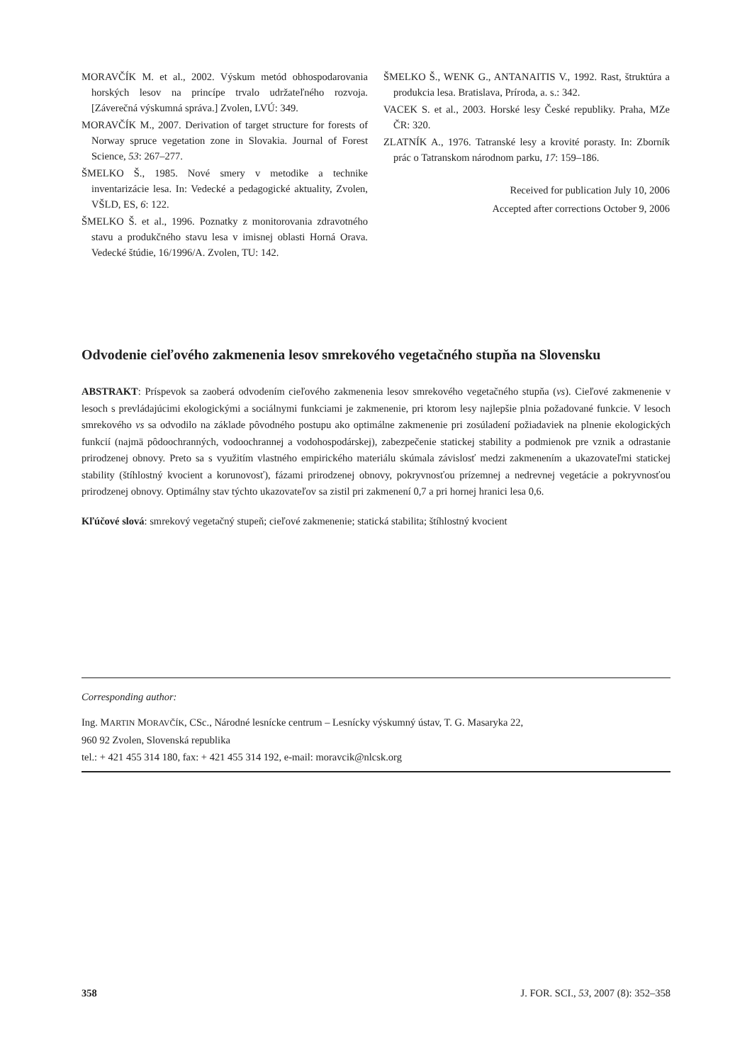MORAVČÍK M. et al., 2002. Výskum metód obhospodarovania horských lesov na princípe trvalo udržateľného rozvoja. [Záverečná výskumná správa.] Zvolen, LVÚ: 349.
MORAVČÍK M., 2007. Derivation of target structure for forests of Norway spruce vegetation zone in Slovakia. Journal of Forest Science, 53: 267–277.
ŠMELKO Š., 1985. Nové smery v metodike a technike inventarizácie lesa. In: Vedecké a pedagogické aktuality, Zvolen, VŠLD, ES, 6: 122.
ŠMELKO Š. et al., 1996. Poznatky z monitorovania zdravotného stavu a produkčného stavu lesa v imisnej oblasti Horná Orava. Vedecké štúdie, 16/1996/A. Zvolen, TU: 142.
ŠMELKO Š., WENK G., ANTANAITIS V., 1992. Rast, štruktúra a produkcia lesa. Bratislava, Príroda, a. s.: 342.
VACEK S. et al., 2003. Horské lesy České republiky. Praha, MZe ČR: 320.
ZLATNÍK A., 1976. Tatranské lesy a krovité porasty. In: Zborník prác o Tatranskom národnom parku, 17: 159–186.
Received for publication July 10, 2006
Accepted after corrections October 9, 2006
Odvodenie cieľového zakmenenia lesov smrekového vegetačného stupňa na Slovensku
ABSTRAKT: Príspevok sa zaoberá odvodením cieľového zakmenenia lesov smrekového vegetačného stupňa (vs). Cieľové zakmenenie v lesoch s prevládajúcimi ekologickými a sociálnymi funkciami je zakmenenie, pri ktorom lesy najlepšie plnia požadované funkcie. V lesoch smrekového vs sa odvodilo na základe pôvodného postupu ako optimálne zakmenenie pri zosúladení požiadaviek na plnenie ekologických funkcií (najmä pôdoochranných, vodoochrannej a vodohospodárskej), zabezpečenie statickej stability a podmienok pre vznik a odrastanie prirodzenej obnovy. Preto sa s využitím vlastného empirického materiálu skúmala závislosť medzi zakmenením a ukazovateľmi statickej stability (štíhlostný kvocient a korunovosť), fázami prirodzenej obnovy, pokryvnosťou prízemnej a nedrevnej vegetácie a pokryvnosťou prirodzenej obnovy. Optimálny stav týchto ukazovateľov sa zistil pri zakmenení 0,7 a pri hornej hranici lesa 0,6.
Kľúčové slová: smrekový vegetačný stupeň; cieľové zakmenenie; statická stabilita; štíhlostný kvocient
Corresponding author:
Ing. MARTIN MORAVČÍK, CSc., Národné lesnícke centrum – Lesnícky výskumný ústav, T. G. Masaryka 22,
960 92 Zvolen, Slovenská republika
tel.: + 421 455 314 180, fax: + 421 455 314 192, e-mail: moravcik@nlcsk.org
358 J. FOR. SCI., 53, 2007 (8): 352–358